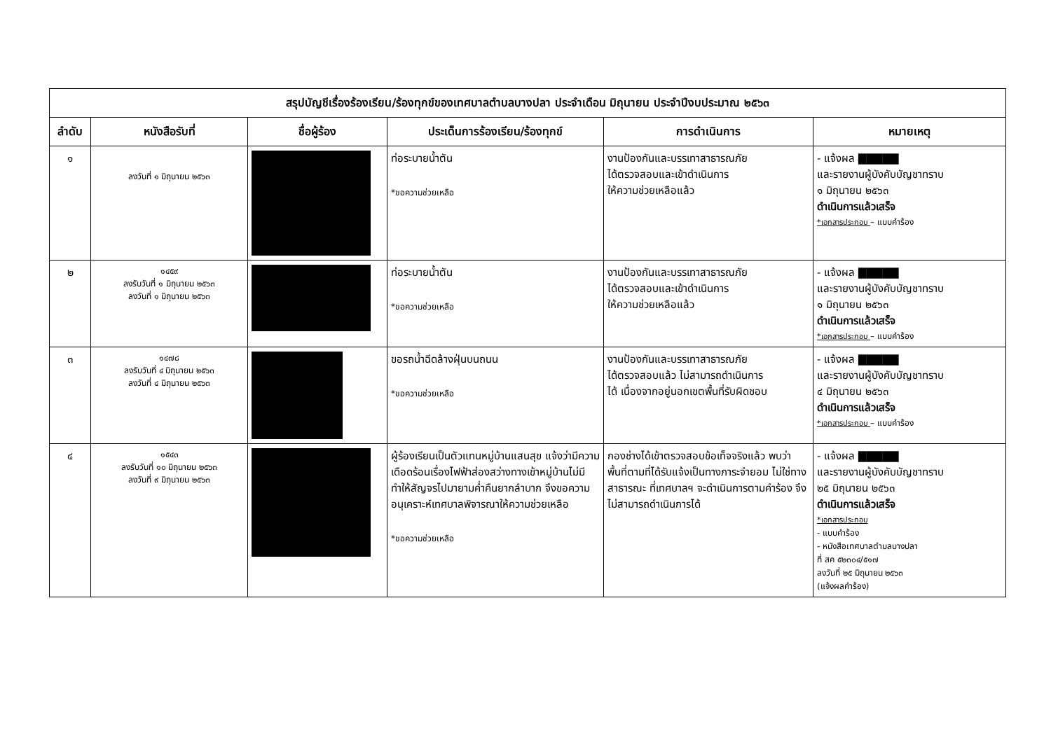| สรุปบัญชีเรื่องร้องเรียน/ร้องทุกข์ของเทศบาลตำบลบางปลา ประจำเดือน มิถุนายน ประจำปีงบประมาณ ๒๕๖๓ | | | | | |
| --- | --- | --- | --- | --- | --- |
| ลำดับ | หนังสือรับที่ | ชื่อผู้ร้อง | ประเด็นการร้องเรียน/ร้องทุกข์ | การดำเนินการ | หมายเหตุ |
| ๑ | ลงวันที่ ๑ มิถุนายน ๒๕๖๓ | | ท่อระบายน้ำตัน *ขอความช่วยเหลือ | งานป้องกันและบรรเทาสาธารณภัย ได้ตรวจสอบและเข้าดำเนินการ ให้ความช่วยเหลือแล้ว | - แจ้งผล ▇▇▇▇▇ และรายงานผู้บังคับบัญชาทราบ ๑ มิถุนายน ๒๕๖๓ ดำเนินการแล้วเสร็จ *เอกสารประกอบ – แบบคำร้อง |
| ๒ | ๑๔๕๙ ลงรับวันที่ ๑ มิถุนายน ๒๕๖๓ ลงวันที่ ๑ มิถุนายน ๒๕๖๓ | | ท่อระบายน้ำตัน *ขอความช่วยเหลือ | งานป้องกันและบรรเทาสาธารณภัย ได้ตรวจสอบและเข้าดำเนินการ ให้ความช่วยเหลือแล้ว | - แจ้งผล ▇▇▇▇▇ และรายงานผู้บังคับบัญชาทราบ ๑ มิถุนายน ๒๕๖๓ ดำเนินการแล้วเสร็จ *เอกสารประกอบ – แบบคำร้อง |
| ๓ | ๑๔๗๘ ลงรับวันที่ ๔ มิถุนายน ๒๕๖๓ ลงวันที่ ๔ มิถุนายน ๒๕๖๓ | | ขอรถน้ำฉีดล้างฝุ่นบนถนน *ขอความช่วยเหลือ | งานป้องกันและบรรเทาสาธารณภัย ได้ตรวจสอบแล้ว ไม่สามารถดำเนินการ ได้ เนื่องจากอยู่นอกเขตพื้นที่รับผิดชอบ | - แจ้งผล ▇▇▇▇▇ และรายงานผู้บังคับบัญชาทราบ ๔ มิถุนายน ๒๕๖๓ ดำเนินการแล้วเสร็จ *เอกสารประกอบ – แบบคำร้อง |
| ๔ | ๑๕๔๓ ลงรับวันที่ ๑๐ มิถุนายน ๒๕๖๓ ลงวันที่ ๙ มิถุนายน ๒๕๖๓ | | ผู้ร้องเรียนเป็นตัวแทนหมู่บ้านแสนสุข แจ้งว่ามีความเดือดร้อนเรื่องไฟฟ้าส่องสว่างทางเข้าหมู่บ้านไม่มี ทำให้สัญจรไปมายามค่ำคืนยากลำบาก จึงขอความอนุเคราะห์เทศบาลพิจารณาให้ความช่วยเหลือ *ขอความช่วยเหลือ | กองช่างได้เข้าตรวจสอบข้อเท็จจริงแล้ว พบว่าพื้นที่ตามที่ได้รับแจ้งเป็นทางภาระจำยอม ไม่ใช่ทางสาธารณะ ที่เทศบาลฯ จะดำเนินการตามคำร้อง จึงไม่สามารถดำเนินการได้ | - แจ้งผล ▇▇▇▇▇ และรายงานผู้บังคับบัญชาทราบ ๒๕ มิถุนายน ๒๕๖๓ ดำเนินการแล้วเสร็จ *เอกสารประกอบ - แบบคำร้อง - หนังสือเทศบาลตำบลบางปลา ที่ สค ๕๒๓๐๔/๕๑๗ ลงวันที่ ๒๕ มิถุนายน ๒๕๖๓ (แจ้งผลคำร้อง) |